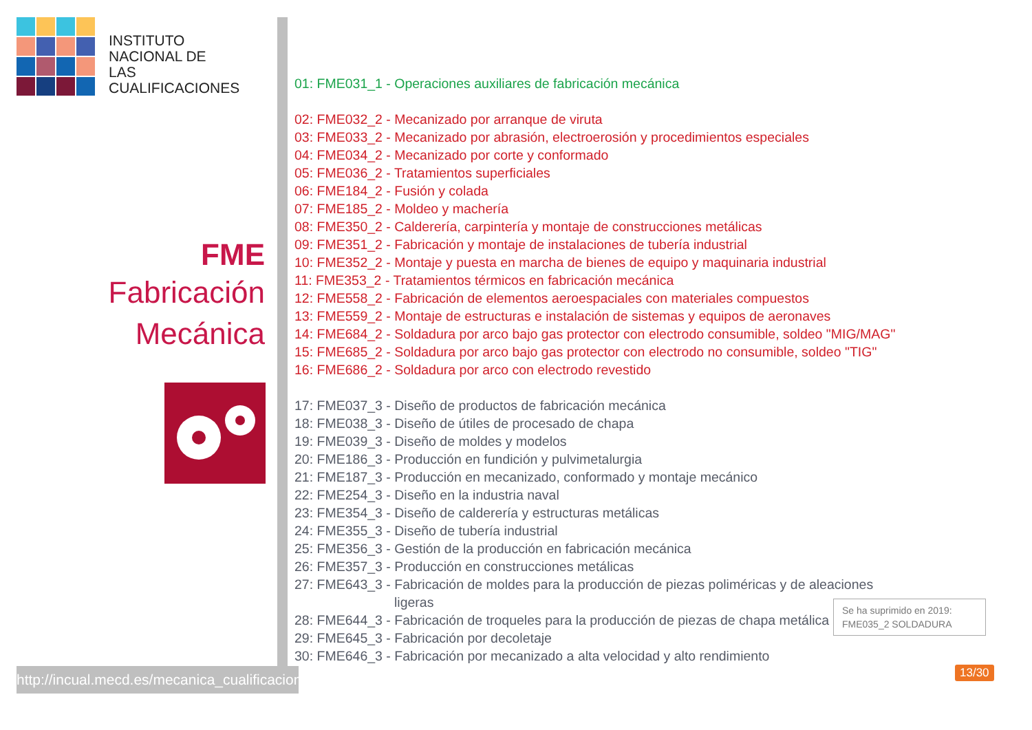INSTITUTO
NACIONAL DE
LAS CUALIFICACIONES
FME
Fabricación
Mecánica
01: FME031_1 - Operaciones auxiliares de fabricación mecánica
02: FME032_2 - Mecanizado por arranque de viruta
03: FME033_2 - Mecanizado por abrasión, electroerosión y procedimientos especiales
04: FME034_2 - Mecanizado por corte y conformado
05: FME036_2 - Tratamientos superficiales
06: FME184_2 - Fusión y colada
07: FME185_2 - Moldeo y machería
08: FME350_2 - Calderería, carpintería y montaje de construcciones metálicas
09: FME351_2 - Fabricación y montaje de instalaciones de tubería industrial
10: FME352_2 - Montaje y puesta en marcha de bienes de equipo y maquinaria industrial
11: FME353_2 - Tratamientos térmicos en fabricación mecánica
12: FME558_2 - Fabricación de elementos aeroespaciales con materiales compuestos
13: FME559_2 - Montaje de estructuras e instalación de sistemas y equipos de aeronaves
14: FME684_2 - Soldadura por arco bajo gas protector con electrodo consumible, soldeo "MIG/MAG"
15: FME685_2 - Soldadura por arco bajo gas protector con electrodo no consumible, soldeo "TIG"
16: FME686_2 - Soldadura por arco con electrodo revestido
17: FME037_3 - Diseño de productos de fabricación mecánica
18: FME038_3 - Diseño de útiles de procesado de chapa
19: FME039_3 - Diseño de moldes y modelos
20: FME186_3 - Producción en fundición y pulvimetalurgia
21: FME187_3 - Producción en mecanizado, conformado y montaje mecánico
22: FME254_3 - Diseño en la industria naval
23: FME354_3 - Diseño de calderería y estructuras metálicas
24: FME355_3 - Diseño de tubería industrial
25: FME356_3 - Gestión de la producción en fabricación mecánica
26: FME357_3 - Producción en construcciones metálicas
27: FME643_3 - Fabricación de moldes para la producción de piezas poliméricas y de aleaciones
ligeras
28: FME644_3 - Fabricación de troqueles para la producción de piezas de chapa metálica
29: FME645_3 - Fabricación por decoletaje
30: FME646_3 - Fabricación por mecanizado a alta velocidad y alto rendimiento
Se ha suprimido en 2019:
FME035_2 SOLDADURA
http://incual.mecd.es/mecanica_cualificaciones
13/30